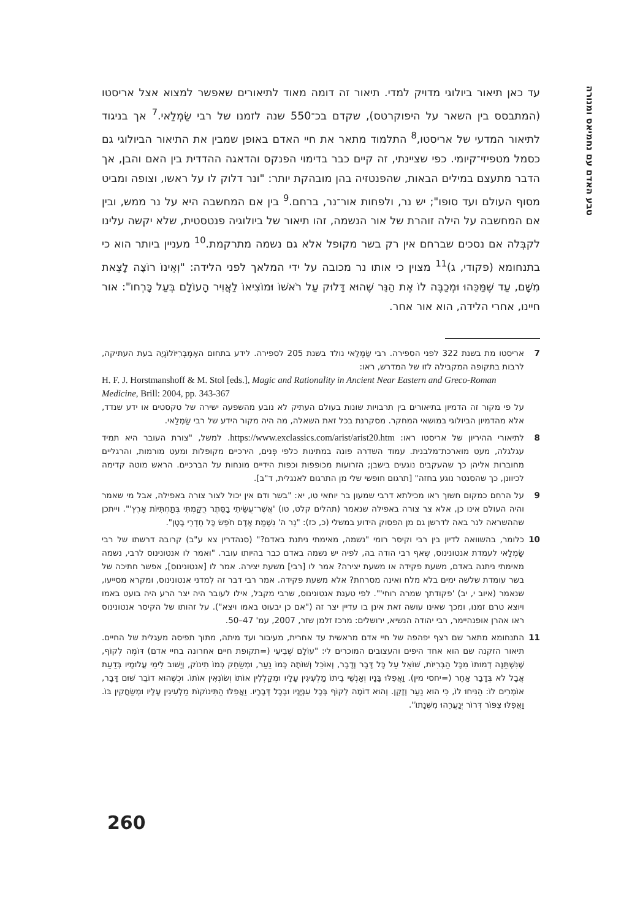טבע האדם עם נחמיאס ומנורה
עד כאן תיאור ביולוגי מדויק למדי. תיאור זה דומה מאוד לתיאורים שאפשר למצוא אצל אריסטו (המתבסס בין השאר על היפוקרטס), שקדם בכ־550 שנה לזמנו של רבי שַׂמְלַאי.<sup>7</sup> אך בניגוד לתיאור המדעי של אריסטו,<sup>8</sup> התלמוד מתאר את חיי האדם באופן שמבין את התיאור הביולוגי גם כסמל מטפיזי־קיומי. כפי שציינתי, זה קיים כבר בדימוי הפנקס והדאגה ההדדית בין האם והבן, אך הדבר מתעצם במילים הבאות, שהפנטזיה בהן מובהקת יותר: "ונר דלוק לו על ראשו, וצופה ומביט מסוף העולם ועד סופו"; יש נר, ולפחות אור־נר, ברחם.<sup>9</sup> בין אם המחשבה היא על נר ממש, ובין אם המחשבה על הילה זוהרת של אור הנשמה, זהו תיאור של ביולוגיה פנטסטית, שלא יקשה עלינו לקבְּלה אם נסכים שברחם אין רק בשר מקופל אלא גם נשמה מתרקמת.<sup>10</sup> מעניין ביותר הוא כי בתנחומא (פקודי, ג)<sup>11</sup> מצוין כי אותו נר מכובה על ידי המלאך לפני הלידה: "וְאֵינוֹ רוֹצֶה לָצֵאת מִשָּׁם, עַד שֶׁמַּכֵּהוּ וּמְכַבֶּה לוֹ אֶת הַנֵּר שֶׁהוּא דָּלוּק עַל רֹאשׁוֹ וּמוֹצִיאוֹ לַאֲוִיר הָעוֹלָם בְּעַל כָּרְחוֹ": אור חיינו, אחרי הלידה, הוא אור אחר.
7 אריסטו מת בשנת 322 לפני הספירה. רבי שַׂמְלַאי נולד בשנת 205 לספירה. לידע בתחום האֶמְבְּרִיּוֹלוֹגְיָה בעת העתיקה, לרבות בתקופה המקבילה לזו של המדרש, ראו:
H. F. J. Horstmanshoff & M. Stol [eds.], Magic and Rationality in Ancient Near Eastern and Greco-Roman Medicine, Brill: 2004, pp. 343-367
על פי מקור זה הדמיון בתיאורים בין תרבויות שונות בעולם העתיק לא נובע מהשפעה ישירה של טקסטים או ידע שנדד, אלא מהדמיון הביולוגי במושאי המחקר. מסקרנת בכל זאת השאלה, מה היה מקור הידע של רבי שַׂמְלַאי.
8 לתיאורי ההיריון של אריסטו ראו: https://www.exclassics.com/arist/arist20.htm. למשל, "צורת העובר היא תמיד עגלגלה, מעט מוארכת־מלבנית. עמוד השדרה פונה במתינות כלפי פְּנים, הירכיים מקופלות ומעט מורמות, והרגליים מחוברות אליהן כך שהעקבים נוגעים בישבן; הזרועות מכופפות וכפות הידיים מונחות על הברכיים. הראש מוטה קדימה לכיוונן, כך שהסנטר נוגע בחזה" [תרגום חופשי שלי מן התרגום לאנגלית, ד"ב].
9 על הרחם כמקום חשוך ראו מכילתא דרבי שמעון בר יוחאי טו, יא: "בשר ודם אין יכול לצור צורה באפילה, אבל מי שאמר והיה העולם אינו כן, אלא צר צורה באפילה שנאמר (תהלים קלט, טו) 'אֲשֶׁר־עֻשֵּׂיתִי בַסֵּתֶר רֻקַּמְתִּי בְּתַחְתִּיּוֹת אָרֶץ'". וייתכן שההשראה לנר באה לדרשן גם מן הפסוק הידוע במשלי (כ, כז): "נֵר ה' נִשְׁמַת אָדָם חֹפֵשׂ כָּל חַדְרֵי בָטֶן".
10 כלומר, בהשוואה לדיון בין רבי וקיסר רומי "נשמה, מאימתי ניתנת באדם?" (סנהדרין צא ע"ב) קרובה דרשתו של רבי שַׂמְלַאי לעמדת אנטונינוס, שֶאף רבי הודה בה, לפיה יש נשמה באדם כבר בהיותו עובר. "ואמר לו אנטונינוס לרבי, נשמה מאימתי ניתנה באדם, משעת פקידה או משעת יצירה? אמר לו [רבי] משעת יצירה. אמר לו [אנטונינוס], אפשר חתיכה של בשר עומדת שלשה ימים בלא מלח ואינה מסרחת? אלא משעת פקידה. אמר רבי דבר זה לִמדני אנטונינוס, ומקרא מסייעו, שנאמר (איוב י, יב) 'פקודתך שמרה רוחי'". לפי טענת אנטונינוס, שרבי מקבל, אילו לעובר היה יצר הרע היה בועט באמו ויוצא טרם זמנו, ומכך שאינו עושה זאת אינן בו עדיין יצר זה ("אם כן יבעוט באמו ויצא"). על זהותו של הקיסר אנטונינוס ראו אהרן אופנהיימר, רבי יהודה הנשיא, ירושלים: מרכז זלמן שזר, 2007, עמ' 47–50.
11 התנחומא מתאר שם רצף יפהפה של חיי אדם מראשית עד אחרית, מעיבור ועד מיתה, מתוך תפיסה מעגלית של החיים. תיאור הזקנה שם הוא אחד היפים והעצובים המוכרים לי: "עוֹלָם שְׁבִיעִי (=תקופת חיים אחרונה בחיי אדם) דּוֹמֶה לְקוֹף, שֶׁנִּשְׁתַּנָּה דְמוּתוֹ מִכָּל הַבְּרִיּוֹת, שׁוֹאֵל עַל כָּל דָּבָר וְדָבָר, וְאוֹכֵל וְשׁוֹתֶה כְּמוֹ נַעַר, וּמְשַׂחֵק כְּמוֹ תִינוֹק, וְיָשׁוּב לִימֵי עֲלוּמָיו בְּדַעַת אֲבָל לֹא בְּדָבָר אַחֵר (=יחסי מין). וַאֲפִלּוּ בָּנָיו וְאַנְשֵׁי בֵיתוֹ מַלְעִיגִין עָלָיו וּמְקַלְלִין אוֹתוֹ וְשׂוֹנְאִין אוֹתוֹ. וּכְשֶׁהוּא דוֹבֵר שׁוּם דָּבָר, אוֹמְרִים לוֹ: הַנִּיחוּ לוֹ, כִּי הוּא נַעַר וְזָקֵן. וְהוּא דוֹמֶה לְקוֹף בְּכָל עִנְיָנָיו וּבְכָל דְּבָרָיו. וַאֲפִלּוּ הַתִּינוֹקוֹת מַלְעִיגִין עָלָיו וּמְשַׂחֲקִין בּוֹ. וַאֲפִלּוּ צִפּוֹר דְּרוֹר יְנַעֲרֵהוּ מִשְּׁנָתוֹ".
260